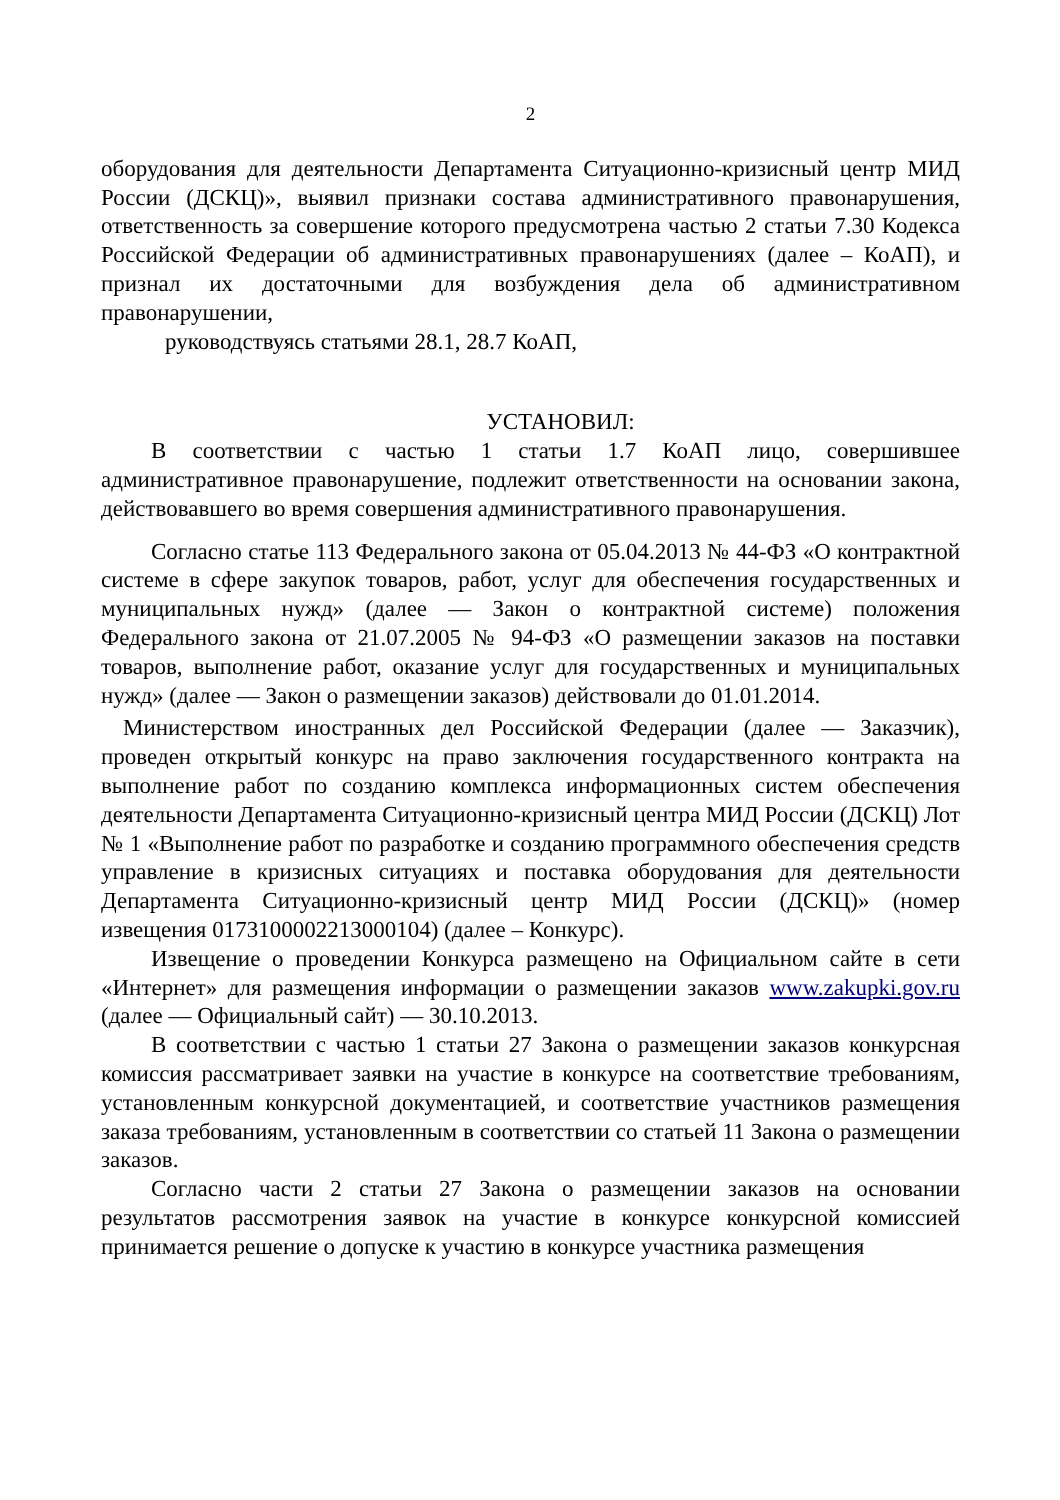2
оборудования для деятельности Департамента Ситуационно-кризисный центр МИД России (ДСКЦ)», выявил признаки состава административного правонарушения, ответственность за совершение которого предусмотрена частью 2 статьи 7.30 Кодекса Российской Федерации об административных правонарушениях (далее – КоАП), и признал их достаточными для возбуждения дела об административном правонарушении,
руководствуясь статьями 28.1, 28.7 КоАП,
УСТАНОВИЛ:
В соответствии с частью 1 статьи 1.7 КоАП лицо, совершившее административное правонарушение, подлежит ответственности на основании закона, действовавшего во время совершения административного правонарушения.
Согласно статье 113 Федерального закона от 05.04.2013 № 44-ФЗ «О контрактной системе в сфере закупок товаров, работ, услуг для обеспечения государственных и муниципальных нужд» (далее — Закон о контрактной системе) положения Федерального закона от 21.07.2005 № 94-ФЗ «О размещении заказов на поставки товаров, выполнение работ, оказание услуг для государственных и муниципальных нужд» (далее — Закон о размещении заказов) действовали до 01.01.2014.
Министерством иностранных дел Российской Федерации (далее — Заказчик), проведен открытый конкурс на право заключения государственного контракта на выполнение работ по созданию комплекса информационных систем обеспечения деятельности Департамента Ситуационно-кризисный центра МИД России (ДСКЦ) Лот № 1 «Выполнение работ по разработке и созданию программного обеспечения средств управление в кризисных ситуациях и поставка оборудования для деятельности Департамента Ситуационно-кризисный центр МИД России (ДСКЦ)» (номер извещения 0173100002213000104) (далее – Конкурс).
Извещение о проведении Конкурса размещено на Официальном сайте в сети «Интернет» для размещения информации о размещении заказов www.zakupki.gov.ru (далее — Официальный сайт) — 30.10.2013.
В соответствии с частью 1 статьи 27 Закона о размещении заказов конкурсная комиссия рассматривает заявки на участие в конкурсе на соответствие требованиям, установленным конкурсной документацией, и соответствие участников размещения заказа требованиям, установленным в соответствии со статьей 11 Закона о размещении заказов.
Согласно части 2 статьи 27 Закона о размещении заказов на основании результатов рассмотрения заявок на участие в конкурсе конкурсной комиссией принимается решение о допуске к участию в конкурсе участника размещения